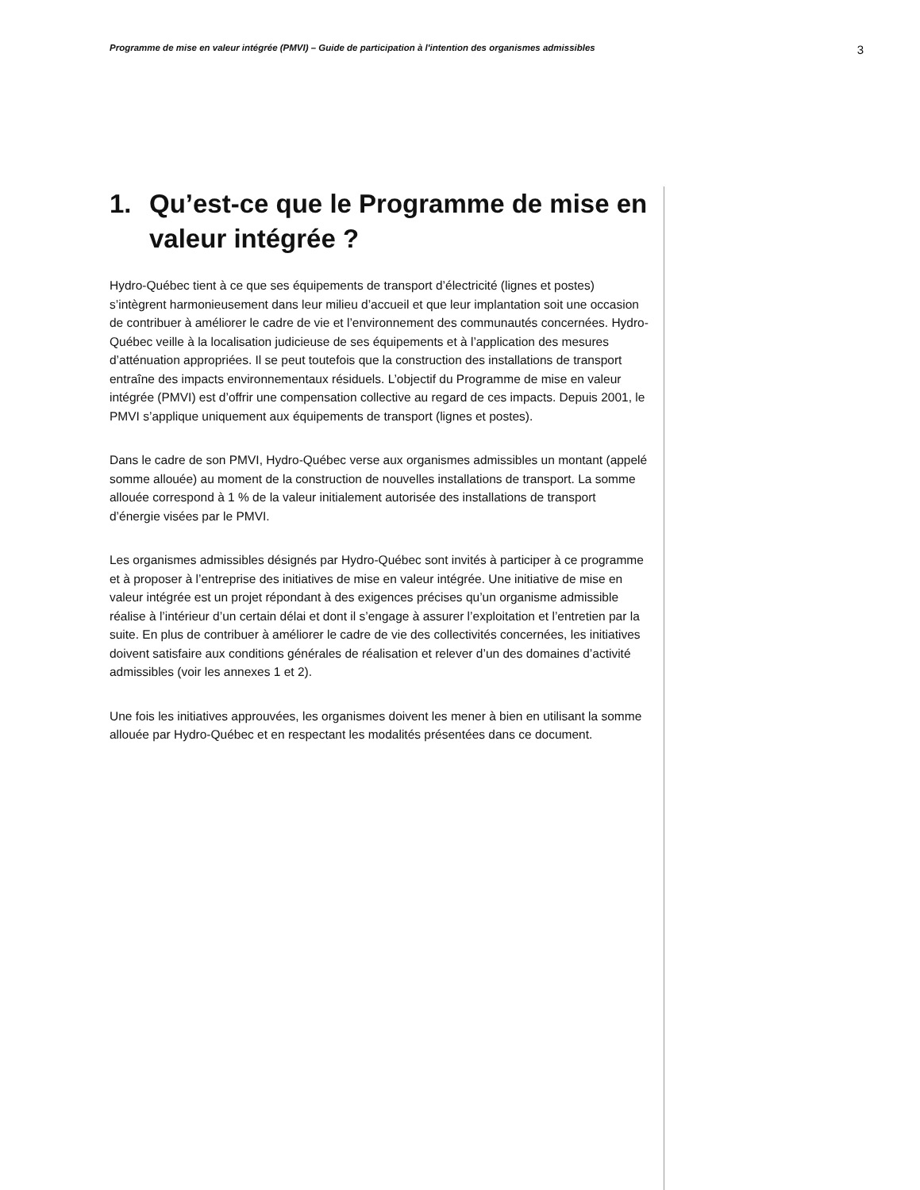Programme de mise en valeur intégrée (PMVI) – Guide de participation à l'intention des organismes admissibles 3
1. Qu’est-ce que le Programme de mise en valeur intégrée ?
Hydro-Québec tient à ce que ses équipements de transport d’électricité (lignes et postes) s’intègrent harmonieusement dans leur milieu d’accueil et que leur implantation soit une occasion de contribuer à améliorer le cadre de vie et l’environnement des communautés concernées. Hydro-Québec veille à la localisation judicieuse de ses équipements et à l’application des mesures d’atténuation appropriées. Il se peut toutefois que la construction des installations de transport entraîne des impacts environnementaux résiduels. L’objectif du Programme de mise en valeur intégrée (PMVI) est d’offrir une compensation collective au regard de ces impacts. Depuis 2001, le PMVI s’applique uniquement aux équipements de transport (lignes et postes).
Dans le cadre de son PMVI, Hydro-Québec verse aux organismes admissibles un montant (appelé somme allouée) au moment de la construction de nouvelles installations de transport. La somme allouée correspond à 1 % de la valeur initialement autorisée des installations de transport d’énergie visées par le PMVI.
Les organismes admissibles désignés par Hydro-Québec sont invités à participer à ce programme et à proposer à l’entreprise des initiatives de mise en valeur intégrée. Une initiative de mise en valeur intégrée est un projet répondant à des exigences précises qu’un organisme admissible réalise à l’intérieur d’un certain délai et dont il s’engage à assurer l’exploitation et l’entretien par la suite. En plus de contribuer à améliorer le cadre de vie des collectivités concernées, les initiatives doivent satisfaire aux conditions générales de réalisation et relever d’un des domaines d’activité admissibles (voir les annexes 1 et 2).
Une fois les initiatives approuvées, les organismes doivent les mener à bien en utilisant la somme allouée par Hydro-Québec et en respectant les modalités présentées dans ce document.